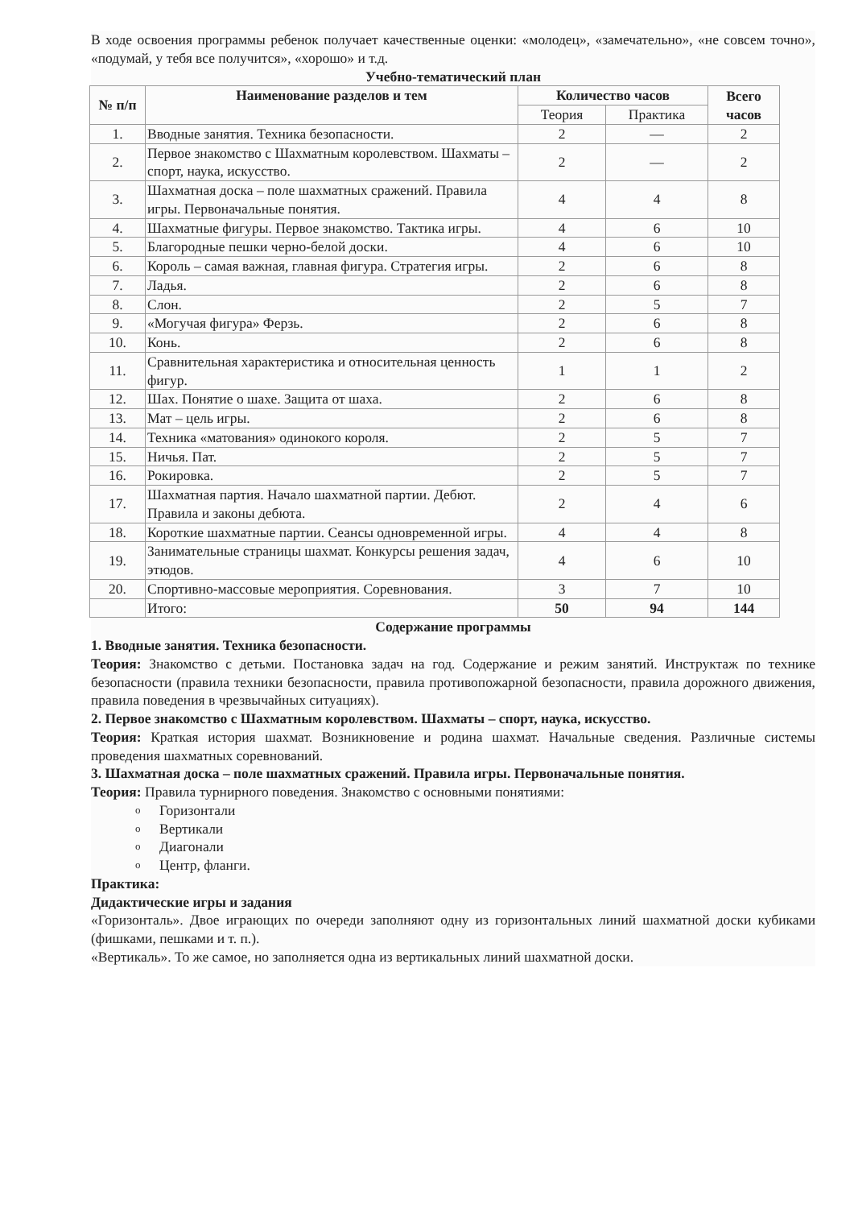В ходе освоения программы ребенок получает качественные оценки: «молодец», «замечательно», «не совсем точно», «подумай, у тебя все получится», «хорошо» и т.д.
Учебно-тематический план
| № п/п | Наименование разделов и тем | Количество часов | | Всего часов |
| --- | --- | --- | --- | --- |
| | | Теория | Практика | |
| 1. | Вводные занятия. Техника безопасности. | 2 | — | 2 |
| 2. | Первое знакомство с Шахматным королевством. Шахматы – спорт, наука, искусство. | 2 | — | 2 |
| 3. | Шахматная доска – поле шахматных сражений. Правила игры. Первоначальные понятия. | 4 | 4 | 8 |
| 4. | Шахматные фигуры. Первое знакомство. Тактика игры. | 4 | 6 | 10 |
| 5. | Благородные пешки черно-белой доски. | 4 | 6 | 10 |
| 6. | Король – самая важная, главная фигура. Стратегия игры. | 2 | 6 | 8 |
| 7. | Ладья. | 2 | 6 | 8 |
| 8. | Слон. | 2 | 5 | 7 |
| 9. | «Могучая фигура» Ферзь. | 2 | 6 | 8 |
| 10. | Конь. | 2 | 6 | 8 |
| 11. | Сравнительная характеристика и относительная ценность фигур. | 1 | 1 | 2 |
| 12. | Шах. Понятие о шахе. Защита от шаха. | 2 | 6 | 8 |
| 13. | Мат – цель игры. | 2 | 6 | 8 |
| 14. | Техника «матования» одинокого короля. | 2 | 5 | 7 |
| 15. | Ничья. Пат. | 2 | 5 | 7 |
| 16. | Рокировка. | 2 | 5 | 7 |
| 17. | Шахматная партия. Начало шахматной партии. Дебют. Правила и законы дебюта. | 2 | 4 | 6 |
| 18. | Короткие шахматные партии. Сеансы одновременной игры. | 4 | 4 | 8 |
| 19. | Занимательные страницы шахмат. Конкурсы решения задач, этюдов. | 4 | 6 | 10 |
| 20. | Спортивно-массовые мероприятия. Соревнования. | 3 | 7 | 10 |
| | Итого: | 50 | 94 | 144 |
Содержание программы
1. Вводные занятия. Техника безопасности.
Теория: Знакомство с детьми. Постановка задач на год. Содержание и режим занятий. Инструктаж по технике безопасности (правила техники безопасности, правила противопожарной безопасности, правила дорожного движения, правила поведения в чрезвычайных ситуациях).
2. Первое знакомство с Шахматным королевством. Шахматы – спорт, наука, искусство.
Теория: Краткая история шахмат. Возникновение и родина шахмат. Начальные сведения. Различные системы проведения шахматных соревнований.
3. Шахматная доска – поле шахматных сражений. Правила игры. Первоначальные понятия.
Теория: Правила турнирного поведения. Знакомство с основными понятиями:
o Горизонтали
o Вертикали
o Диагонали
o Центр, фланги.
Практика:
Дидактические игры и задания
«Горизонталь». Двое играющих по очереди заполняют одну из горизонтальных линий шахматной доски кубиками (фишками, пешками и т. п.).
«Вертикаль». То же самое, но заполняется одна из вертикальных линий шахматной доски.